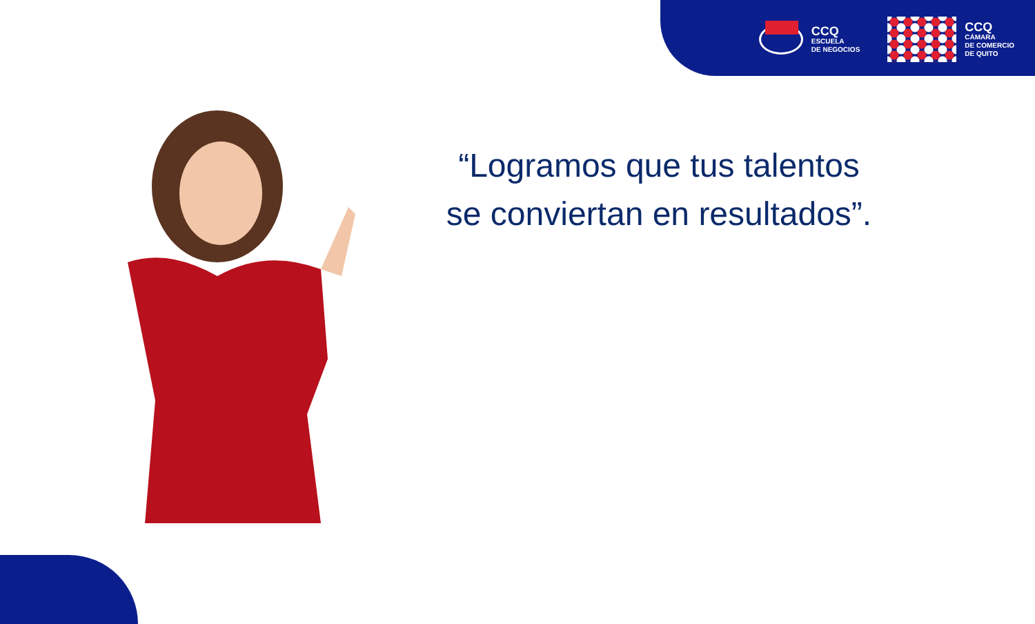CCQ
ESCUELA
DE NEGOCIOS
CCQ
CÁMARA
DE COMERCIO
DE QUITO
“Logramos que tus talentos
se conviertan en resultados”.